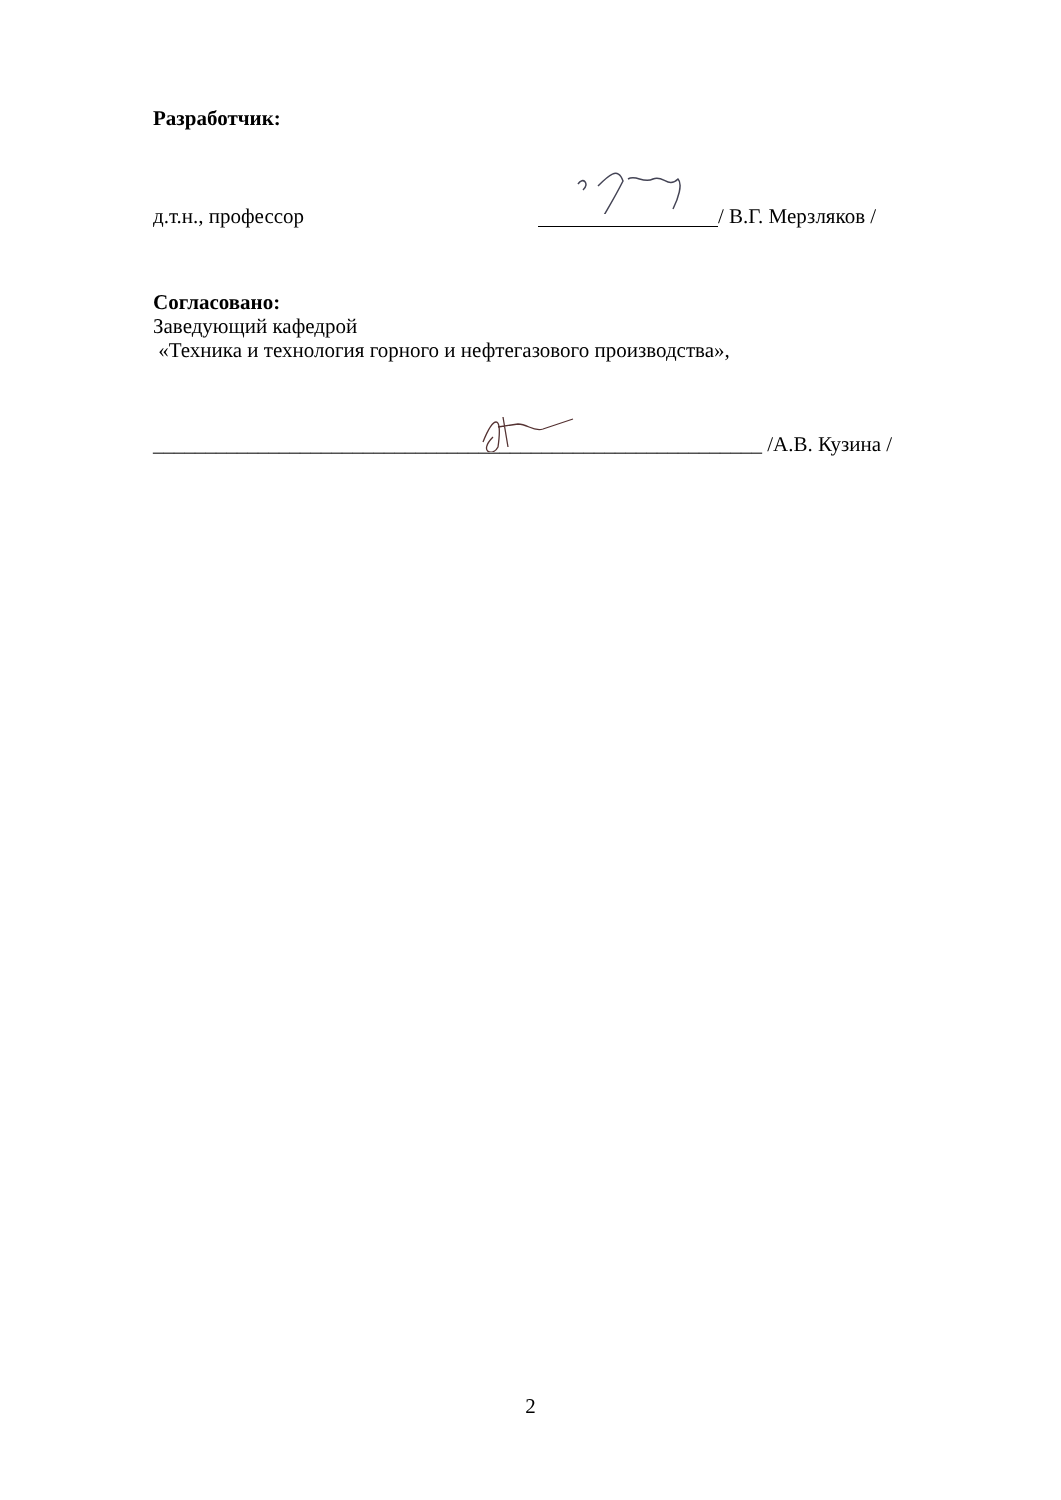Разработчик:
д.т.н., профессор / В.Г. Мерзляков /
Согласовано:
Заведующий кафедрой
«Техника и технология горного и нефтегазового производства»,
__________________________________________________________ /А.В. Кузина /
2